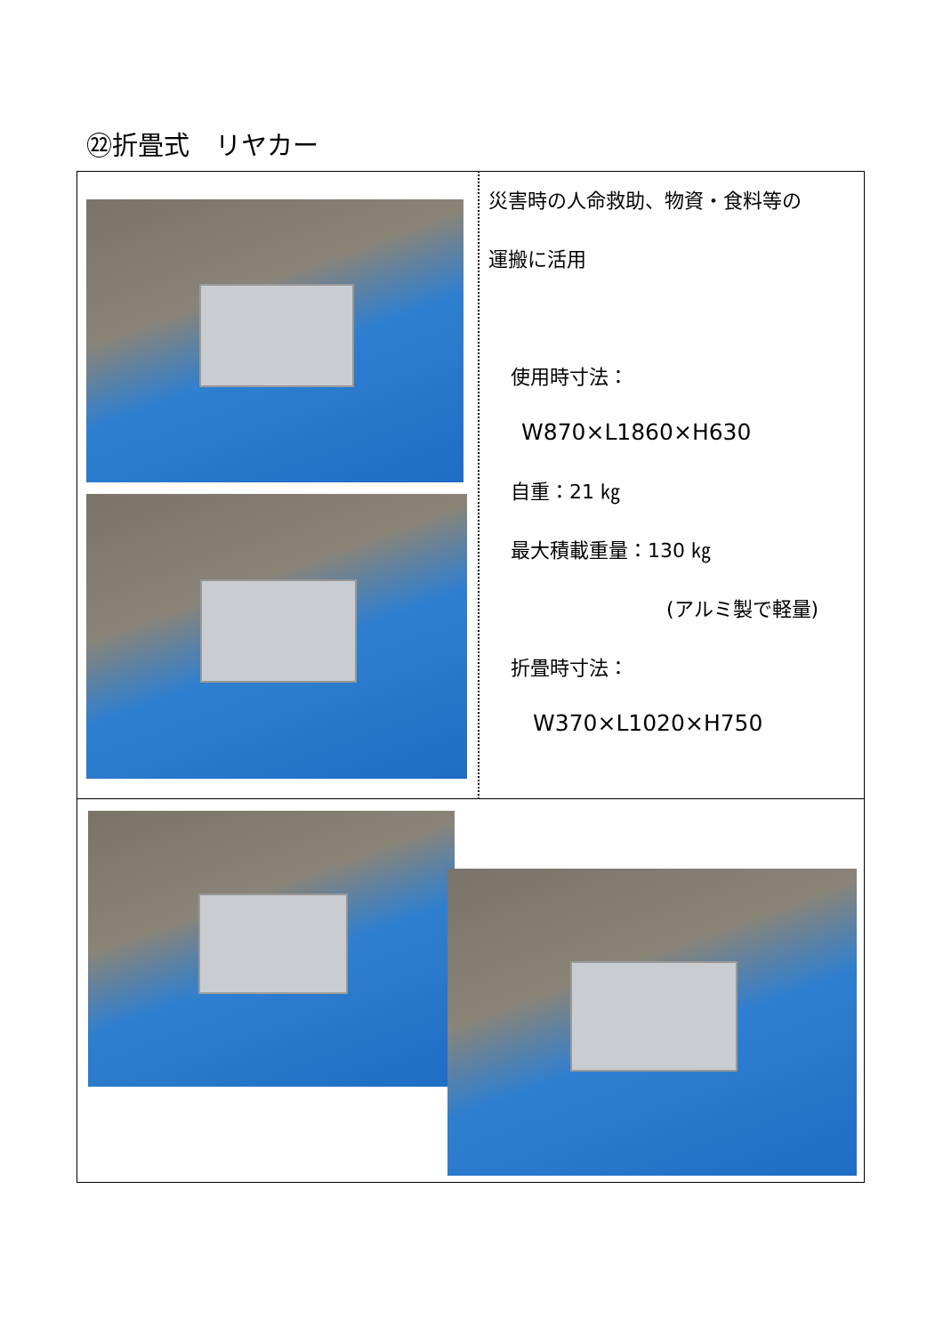㉒折畳式　リヤカー
| | 災害時の人命救助、物資・食料等の 運搬に活用 使用時寸法： W870×L1860×H630 自重：21 ㎏ 最大積載重量：130 ㎏ (アルミ製で軽量) 折畳時寸法： W370×L1020×H750 |